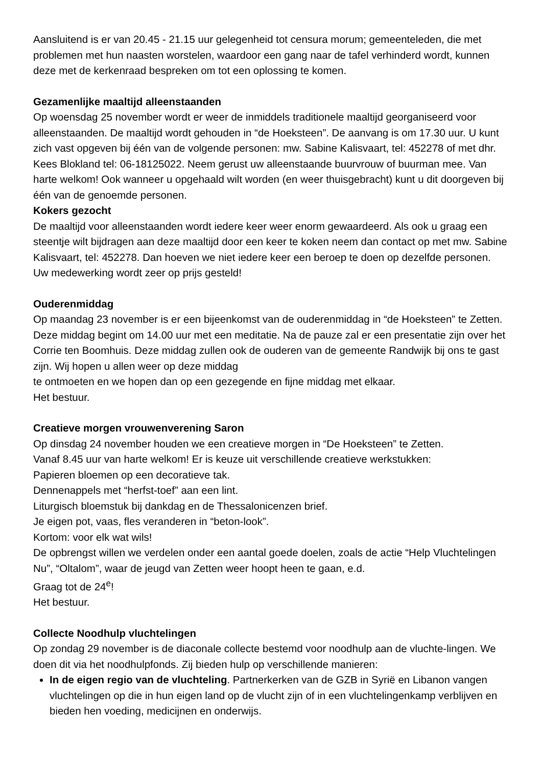Aansluitend is er van 20.45 - 21.15 uur gelegenheid tot censura morum; gemeenteleden, die met problemen met hun naasten worstelen, waardoor een gang naar de tafel verhinderd wordt, kunnen deze met de kerkenraad bespreken om tot een oplossing te komen.
Gezamenlijke maaltijd alleenstaanden
Op woensdag 25 november wordt er weer de inmiddels traditionele maaltijd georganiseerd voor alleenstaanden. De maaltijd wordt gehouden in “de Hoeksteen”. De aanvang is om 17.30 uur. U kunt zich vast opgeven bij één van de volgende personen: mw. Sabine Kalisvaart, tel: 452278 of met dhr. Kees Blokland tel: 06-18125022. Neem gerust uw alleenstaande buurvrouw of buurman mee. Van harte welkom! Ook wanneer u opgehaald wilt worden (en weer thuisgebracht) kunt u dit doorgeven bij één van de genoemde personen.
Kokers gezocht
De maaltijd voor alleenstaanden wordt iedere keer weer enorm gewaardeerd. Als ook u graag een steentje wilt bijdragen aan deze maaltijd door een keer te koken neem dan contact op met mw. Sabine Kalisvaart, tel: 452278. Dan hoeven we niet iedere keer een beroep te doen op dezelfde personen. Uw medewerking wordt zeer op prijs gesteld!
Ouderenmiddag
Op maandag 23 november is er een bijeenkomst van de ouderenmiddag in “de Hoeksteen” te Zetten. Deze middag begint om 14.00 uur met een meditatie. Na de pauze zal er een presentatie zijn over het Corrie ten Boomhuis. Deze middag zullen ook de ouderen van de gemeente Randwijk bij ons te gast zijn. Wij hopen u allen weer op deze middag
te ontmoeten en we hopen dan op een gezegende en fijne middag met elkaar.
Het bestuur.
Creatieve morgen vrouwenverening Saron
Op dinsdag 24 november houden we een creatieve morgen in “De Hoeksteen” te Zetten.
Vanaf 8.45 uur van harte welkom! Er is keuze uit verschillende creatieve werkstukken:
Papieren bloemen op een decoratieve tak.
Dennenappels met “herfst-toef” aan een lint.
Liturgisch bloemstuk bij dankdag en de Thessalonicenzen brief.
Je eigen pot, vaas, fles veranderen in “beton-look”.
Kortom: voor elk wat wils!
De opbrengst willen we verdelen onder een aantal goede doelen, zoals de actie “Help Vluchtelingen Nu”, “Oltalom”, waar de jeugd van Zetten weer hoopt heen te gaan, e.d.
Graag tot de 24<sup>e</sup>!
Het bestuur.
Collecte Noodhulp vluchtelingen
Op zondag 29 november is de diaconale collecte bestemd voor noodhulp aan de vluchte-lingen. We doen dit via het noodhulpfonds. Zij bieden hulp op verschillende manieren:
In de eigen regio van de vluchteling. Partnerkerken van de GZB in Syrië en Libanon vangen vluchtelingen op die in hun eigen land op de vlucht zijn of in een vluchtelingenkamp verblijven en bieden hen voeding, medicijnen en onderwijs.